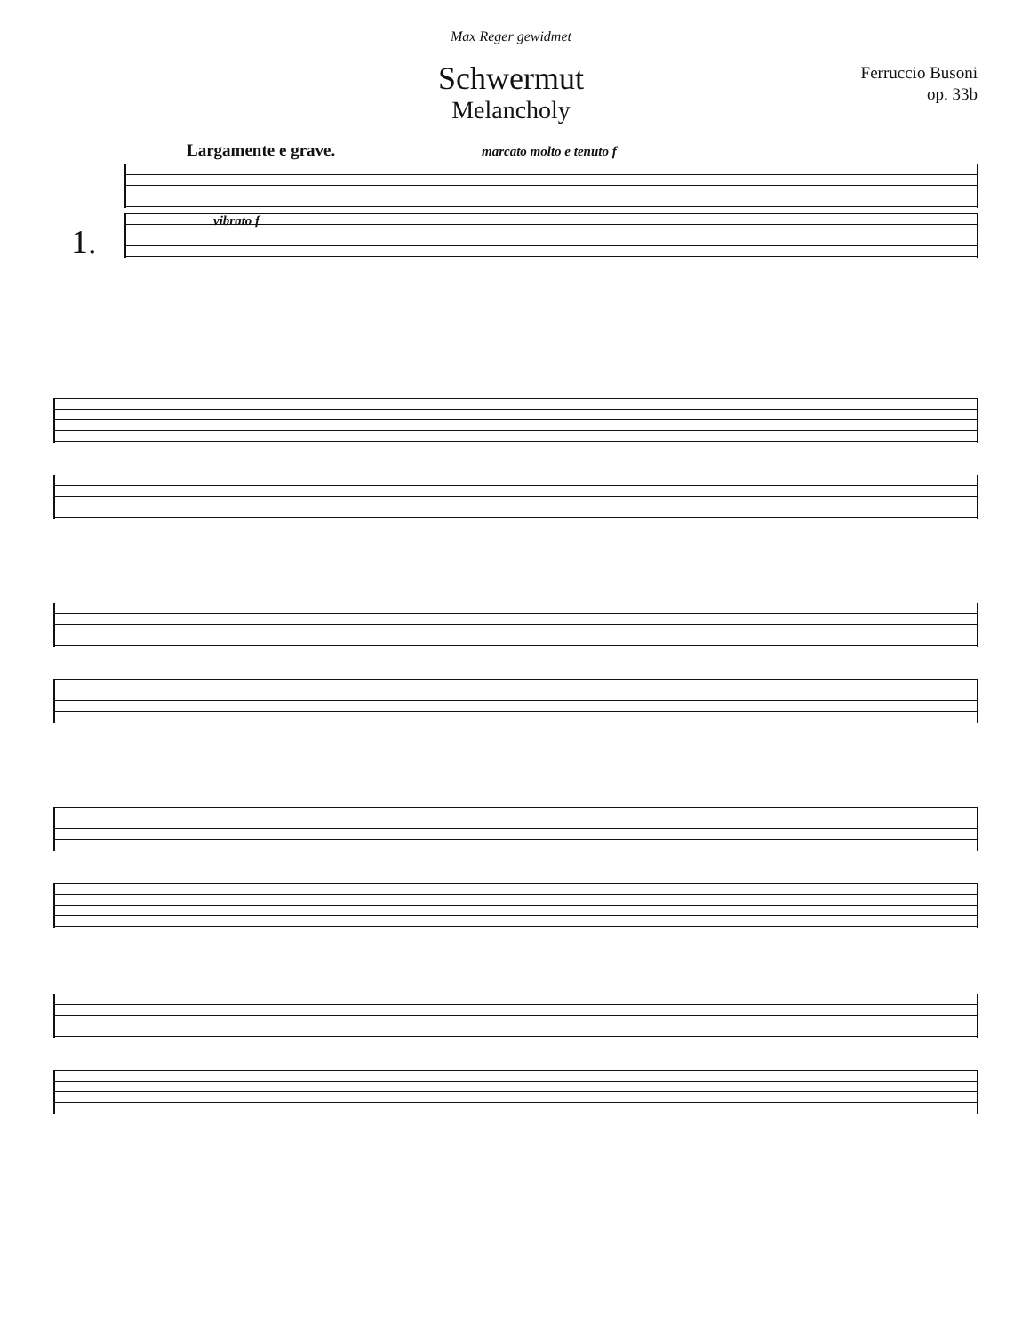Max Reger gewidmet
Schwermut
Melancholy
Ferruccio Busoni
op. 33b
Largamente e grave. marcato molto e tenuto f
1.
vibrato f